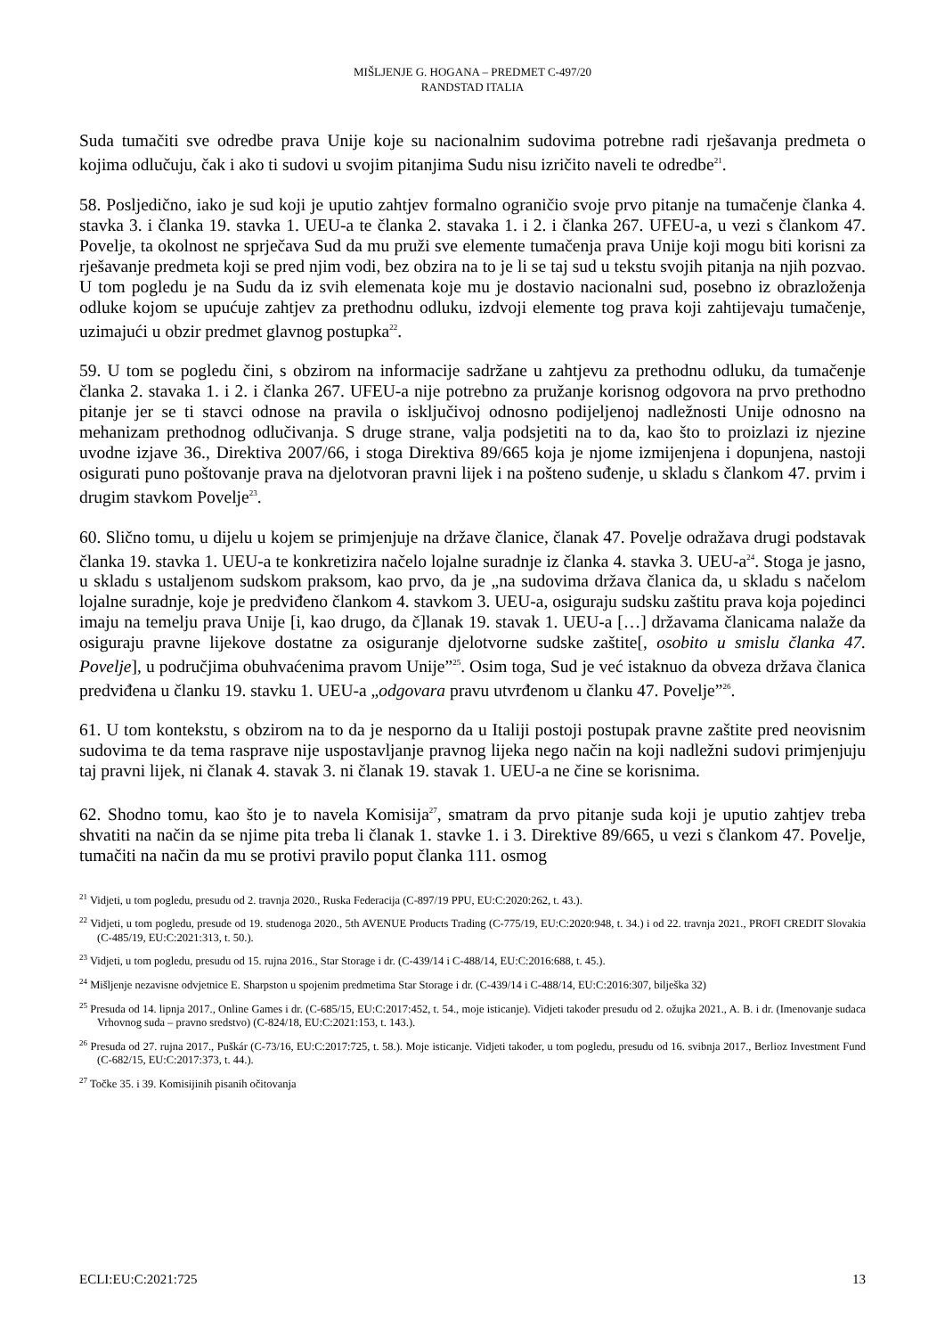MIŠLJENJE G. HOGANA – PREDMET C-497/20
RANDSTAD ITALIA
Suda tumačiti sve odredbe prava Unije koje su nacionalnim sudovima potrebne radi rješavanja predmeta o kojima odlučuju, čak i ako ti sudovi u svojim pitanjima Sudu nisu izričito naveli te odredbe<sup>21</sup>.
58. Posljedično, iako je sud koji je uputio zahtjev formalno ograničio svoje prvo pitanje na tumačenje članka 4. stavka 3. i članka 19. stavka 1. UEU-a te članka 2. stavaka 1. i 2. i članka 267. UFEU-a, u vezi s člankom 47. Povelje, ta okolnost ne sprječava Sud da mu pruži sve elemente tumačenja prava Unije koji mogu biti korisni za rješavanje predmeta koji se pred njim vodi, bez obzira na to je li se taj sud u tekstu svojih pitanja na njih pozvao. U tom pogledu je na Sudu da iz svih elemenata koje mu je dostavio nacionalni sud, posebno iz obrazloženja odluke kojom se upućuje zahtjev za prethodnu odluku, izdvoji elemente tog prava koji zahtijevaju tumačenje, uzimajući u obzir predmet glavnog postupka<sup>22</sup>.
59. U tom se pogledu čini, s obzirom na informacije sadržane u zahtjevu za prethodnu odluku, da tumačenje članka 2. stavaka 1. i 2. i članka 267. UFEU-a nije potrebno za pružanje korisnog odgovora na prvo prethodno pitanje jer se ti stavci odnose na pravila o isključivoj odnosno podijeljenoj nadležnosti Unije odnosno na mehanizam prethodnog odlučivanja. S druge strane, valja podsjetiti na to da, kao što to proizlazi iz njezine uvodne izjave 36., Direktiva 2007/66, i stoga Direktiva 89/665 koja je njome izmijenjena i dopunjena, nastoji osigurati puno poštovanje prava na djelotvoran pravni lijek i na pošteno suđenje, u skladu s člankom 47. prvim i drugim stavkom Povelje<sup>23</sup>.
60. Slično tomu, u dijelu u kojem se primjenjuje na države članice, članak 47. Povelje odražava drugi podstavak članka 19. stavka 1. UEU-a te konkretizira načelo lojalne suradnje iz članka 4. stavka 3. UEU-a<sup>24</sup>. Stoga je jasno, u skladu s ustaljenom sudskom praksom, kao prvo, da je „na sudovima država članica da, u skladu s načelom lojalne suradnje, koje je predviđeno člankom 4. stavkom 3. UEU-a, osiguraju sudsku zaštitu prava koja pojedinci imaju na temelju prava Unije [i, kao drugo, da č]lanak 19. stavak 1. UEU-a […] državama članicama nalaže da osiguraju pravne lijekove dostatne za osiguranje djelotvorne sudske zaštite[, osobito u smislu članka 47. Povelje], u područjima obuhvaćenima pravom Unije”<sup>25</sup>. Osim toga, Sud je već istaknuo da obveza država članica predviđena u članku 19. stavku 1. UEU-a „odgovara pravu utvrđenom u članku 47. Povelje”<sup>26</sup>.
61. U tom kontekstu, s obzirom na to da je nesporno da u Italiji postoji postupak pravne zaštite pred neovisnim sudovima te da tema rasprave nije uspostavljanje pravnog lijeka nego način na koji nadležni sudovi primjenjuju taj pravni lijek, ni članak 4. stavak 3. ni članak 19. stavak 1. UEU-a ne čine se korisnima.
62. Shodno tomu, kao što je to navela Komisija<sup>27</sup>, smatram da prvo pitanje suda koji je uputio zahtjev treba shvatiti na način da se njime pita treba li članak 1. stavke 1. i 3. Direktive 89/665, u vezi s člankom 47. Povelje, tumačiti na način da mu se protivi pravilo poput članka 111. osmog
<sup>21</sup> Vidjeti, u tom pogledu, presudu od 2. travnja 2020., Ruska Federacija (C-897/19 PPU, EU:C:2020:262, t. 43.).
<sup>22</sup> Vidjeti, u tom pogledu, presude od 19. studenoga 2020., 5th AVENUE Products Trading (C-775/19, EU:C:2020:948, t. 34.) i od 22. travnja 2021., PROFI CREDIT Slovakia (C-485/19, EU:C:2021:313, t. 50.).
<sup>23</sup> Vidjeti, u tom pogledu, presudu od 15. rujna 2016., Star Storage i dr. (C-439/14 i C-488/14, EU:C:2016:688, t. 45.).
<sup>24</sup> Mišljenje nezavisne odvjetnice E. Sharpston u spojenim predmetima Star Storage i dr. (C-439/14 i C-488/14, EU:C:2016:307, bilješka 32)
<sup>25</sup> Presuda od 14. lipnja 2017., Online Games i dr. (C-685/15, EU:C:2017:452, t. 54., moje isticanje). Vidjeti također presudu od 2. ožujka 2021., A. B. i dr. (Imenovanje sudaca Vrhovnog suda – pravno sredstvo) (C-824/18, EU:C:2021:153, t. 143.).
<sup>26</sup> Presuda od 27. rujna 2017., Puškár (C-73/16, EU:C:2017:725, t. 58.). Moje isticanje. Vidjeti također, u tom pogledu, presudu od 16. svibnja 2017., Berlioz Investment Fund (C-682/15, EU:C:2017:373, t. 44.).
<sup>27</sup> Točke 35. i 39. Komisijinih pisanih očitovanja
ECLI:EU:C:2021:725 13